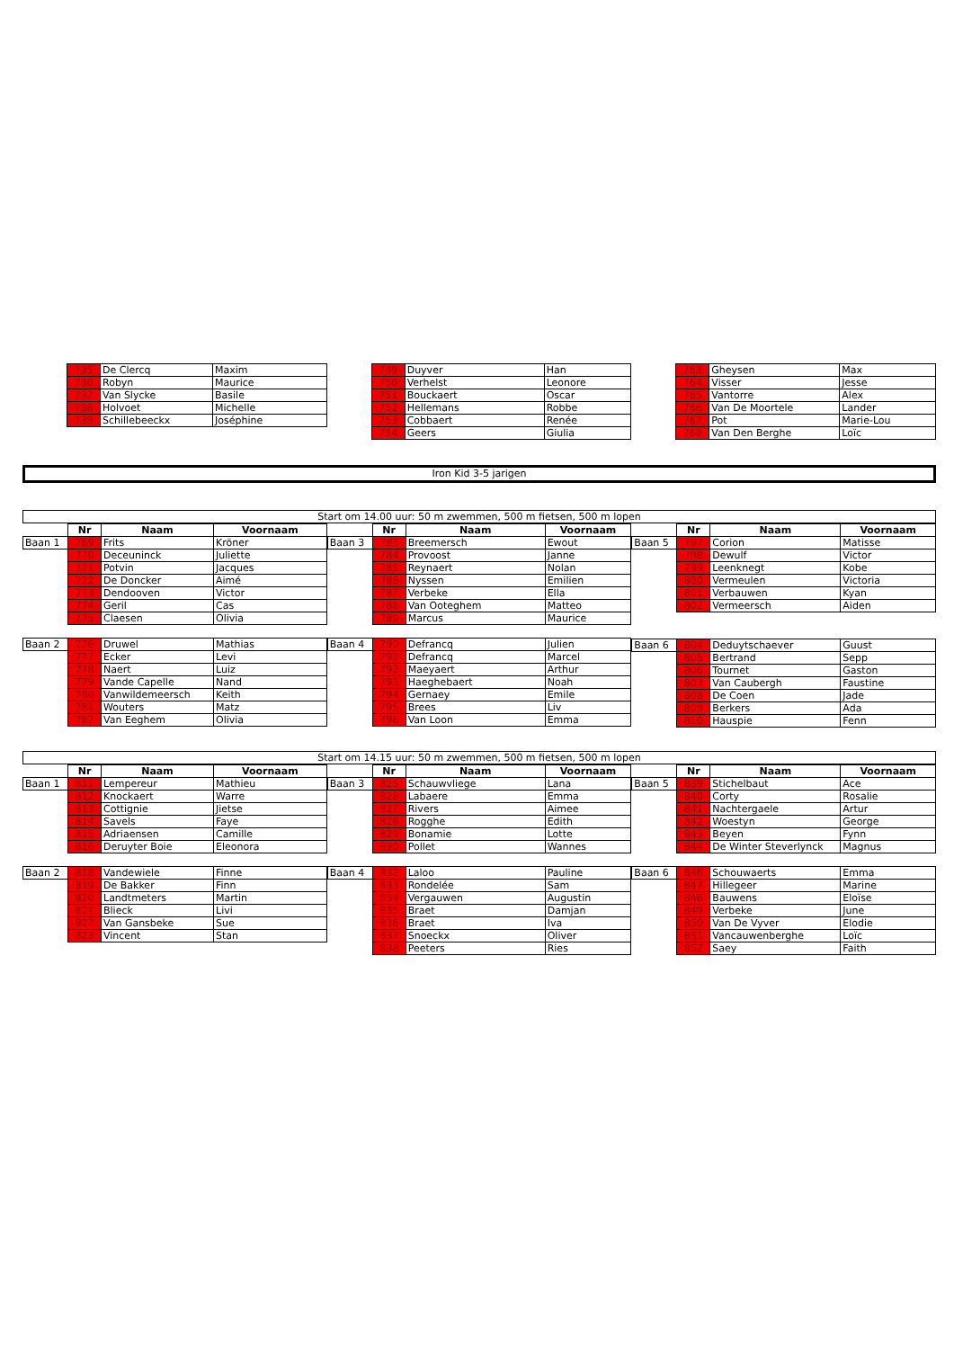| | 735 | De Clercq | Maxim |
| | 736 | Robyn | Maurice |
| | 737 | Van Slycke | Basile |
| | 738 | Holvoet | Michelle |
| | 739 | Schillebeeckx | Joséphine |
| | 749 | Duyver | Han |
| | 750 | Verhelst | Leonore |
| | 751 | Bouckaert | Oscar |
| | 752 | Hellemans | Robbe |
| | 753 | Cobbaert | Renée |
| | 754 | Geers | Giulia |
| | 763 | Gheysen | Max |
| | 764 | Visser | Jesse |
| | 765 | Vantorre | Alex |
| | 766 | Van De Moortele | Lander |
| | 767 | Pot | Marie-Lou |
| | 768 | Van Den Berghe | Loïc |
Iron Kid 3-5 jarigen
Start om 14.00 uur: 50 m zwemmen, 500 m fietsen, 500 m lopen
| | Nr | Naam | Voornaam |
| --- | --- | --- | --- |
| Baan 1 | 769 | Frits | Kröner |
| | 770 | Deceuninck | Juliette |
| | 771 | Potvin | Jacques |
| | 772 | De Doncker | Aimé |
| | 773 | Dendooven | Victor |
| | 774 | Geril | Cas |
| | 775 | Claesen | Olivia |
| Baan 2 | 776 | Druwel | Mathias |
| | 777 | Ecker | Levi |
| | 778 | Naert | Luiz |
| | 779 | Vande Capelle | Nand |
| | 780 | Vanwildemeersch | Keith |
| | 781 | Wouters | Matz |
| | 782 | Van Eeghem | Olivia |
| | Nr | Naam | Voornaam |
| --- | --- | --- | --- |
| Baan 3 | 783 | Breemersch | Ewout |
| | 784 | Provoost | Janne |
| | 785 | Reynaert | Nolan |
| | 786 | Nyssen | Emilien |
| | 787 | Verbeke | Ella |
| | 788 | Van Ooteghem | Matteo |
| | 789 | Marcus | Maurice |
| Baan 4 | 790 | Defrancq | Julien |
| | 791 | Defrancq | Marcel |
| | 792 | Maeyaert | Arthur |
| | 793 | Haeghebaert | Noah |
| | 794 | Gernaey | Emile |
| | 795 | Brees | Liv |
| | 796 | Van Loon | Emma |
| | Nr | Naam | Voornaam |
| --- | --- | --- | --- |
| Baan 5 | 797 | Corion | Matisse |
| | 798 | Dewulf | Victor |
| | 799 | Leenknegt | Kobe |
| | 800 | Vermeulen | Victoria |
| | 801 | Verbauwen | Kyan |
| | 802 | Vermeersch | Aiden |
| Baan 6 | 804 | Deduytschaever | Guust |
| | 805 | Bertrand | Sepp |
| | 806 | Tournet | Gaston |
| | 807 | Van Caubergh | Faustine |
| | 808 | De Coen | Jade |
| | 809 | Berkers | Ada |
| | 810 | Hauspie | Fenn |
Start om 14.15 uur: 50 m zwemmen, 500 m fietsen, 500 m lopen
| | Nr | Naam | Voornaam |
| --- | --- | --- | --- |
| Baan 1 | 811 | Lempereur | Mathieu |
| | 812 | Knockaert | Warre |
| | 813 | Cottignie | Jietse |
| | 814 | Savels | Faye |
| | 815 | Adriaensen | Camille |
| | 816 | Deruyter Boie | Eleonora |
| Baan 2 | 818 | Vandewiele | Finne |
| | 819 | De Bakker | Finn |
| | 820 | Landtmeters | Martin |
| | 821 | Blieck | Livi |
| | 822 | Van Gansbeke | Sue |
| | 823 | Vincent | Stan |
| | Nr | Naam | Voornaam |
| --- | --- | --- | --- |
| Baan 3 | 825 | Schauwvliege | Lana |
| | 826 | Labaere | Emma |
| | 827 | Rivers | Aimee |
| | 828 | Rogghe | Edith |
| | 829 | Bonamie | Lotte |
| | 830 | Pollet | Wannes |
| Baan 4 | 832 | Laloo | Pauline |
| | 833 | Rondelée | Sam |
| | 834 | Vergauwen | Augustin |
| | 835 | Braet | Damjan |
| | 836 | Braet | Iva |
| | 837 | Snoeckx | Oliver |
| | 838 | Peeters | Ries |
| | Nr | Naam | Voornaam |
| --- | --- | --- | --- |
| Baan 5 | 839 | Stichelbaut | Ace |
| | 840 | Corty | Rosalie |
| | 841 | Nachtergaele | Artur |
| | 842 | Woestyn | George |
| | 843 | Beyen | Fynn |
| | 844 | De Winter Steverlynck | Magnus |
| Baan 6 | 846 | Schouwaerts | Emma |
| | 847 | Hillegeer | Marine |
| | 848 | Bauwens | Eloïse |
| | 849 | Verbeke | June |
| | 850 | Van De Vyver | Elodie |
| | 851 | Vancauwenberghe | Loïc |
| | 852 | Saey | Faith |